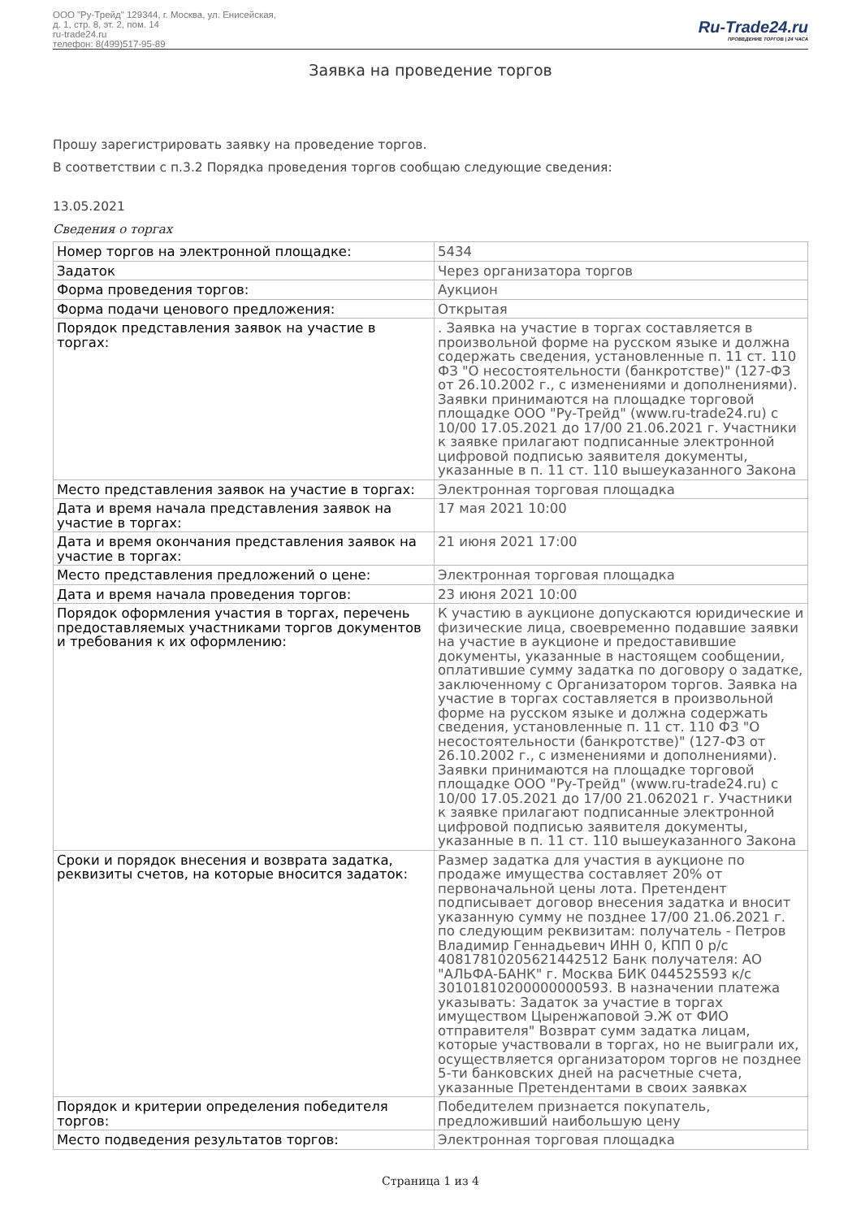ООО "Ру-Трейд" 129344, г. Москва, ул. Енисейская,
д. 1, стр. 8, эт. 2, пом. 14
ru-trade24.ru
телефон: 8(499)517-95-89
Ru-Trade24.ru
ПРОВЕДЕНИЕ ТОРГОВ | 24 ЧАСА
Заявка на проведение торгов
Прошу зарегистрировать заявку на проведение торгов.
В соответствии с п.3.2 Порядка проведения торгов сообщаю следующие сведения:
13.05.2021
Сведения о торгах
| Номер торгов на электронной площадке: | 5434 |
| Задаток | Через организатора торгов |
| Форма проведения торгов: | Аукцион |
| Форма подачи ценового предложения: | Открытая |
| Порядок представления заявок на участие в торгах: | . Заявка на участие в торгах составляется в произвольной форме на русском языке и должна содержать сведения, установленные п. 11 ст. 110 ФЗ "О несостоятельности (банкротстве)" (127-ФЗ от 26.10.2002 г., с изменениями и дополнениями). Заявки принимаются на площадке торговой площадке ООО "Ру-Трейд" (www.ru-trade24.ru) с 10/00 17.05.2021 до 17/00 21.06.2021 г. Участники к заявке прилагают подписанные электронной цифровой подписью заявителя документы, указанные в п. 11 ст. 110 вышеуказанного Закона |
| Место представления заявок на участие в торгах: | Электронная торговая площадка |
| Дата и время начала представления заявок на участие в торгах: | 17 мая 2021 10:00 |
| Дата и время окончания представления заявок на участие в торгах: | 21 июня 2021 17:00 |
| Место представления предложений о цене: | Электронная торговая площадка |
| Дата и время начала проведения торгов: | 23 июня 2021 10:00 |
| Порядок оформления участия в торгах, перечень предоставляемых участниками торгов документов и требования к их оформлению: | К участию в аукционе допускаются юридические и физические лица, своевременно подавшие заявки на участие в аукционе и предоставившие документы, указанные в настоящем сообщении, оплатившие сумму задатка по договору о задатке, заключенному с Организатором торгов. Заявка на участие в торгах составляется в произвольной форме на русском языке и должна содержать сведения, установленные п. 11 ст. 110 ФЗ "О несостоятельности (банкротстве)" (127-ФЗ от 26.10.2002 г., с изменениями и дополнениями). Заявки принимаются на площадке торговой площадке ООО "Ру-Трейд" (www.ru-trade24.ru) с 10/00 17.05.2021 до 17/00 21.062021 г. Участники к заявке прилагают подписанные электронной цифровой подписью заявителя документы, указанные в п. 11 ст. 110 вышеуказанного Закона |
| Сроки и порядок внесения и возврата задатка, реквизиты счетов, на которые вносится задаток: | Размер задатка для участия в аукционе по продаже имущества составляет 20% от первоначальной цены лота. Претендент подписывает договор внесения задатка и вносит указанную сумму не позднее 17/00 21.06.2021 г. по следующим реквизитам: получатель - Петров Владимир Геннадьевич ИНН 0, КПП 0 р/с 40817810205621442512 Банк получателя: АО "АЛЬФА-БАНК" г. Москва БИК 044525593 к/с 30101810200000000593. В назначении платежа указывать: Задаток за участие в торгах имуществом Цыренжаповой Э.Ж от ФИО отправителя" Возврат сумм задатка лицам, которые участвовали в торгах, но не выиграли их, осуществляется организатором торгов не позднее 5-ти банковских дней на расчетные счета, указанные Претендентами в своих заявках |
| Порядок и критерии определения победителя торгов: | Победителем признается покупатель, предложивший наибольшую цену |
| Место подведения результатов торгов: | Электронная торговая площадка |
Страница 1 из 4